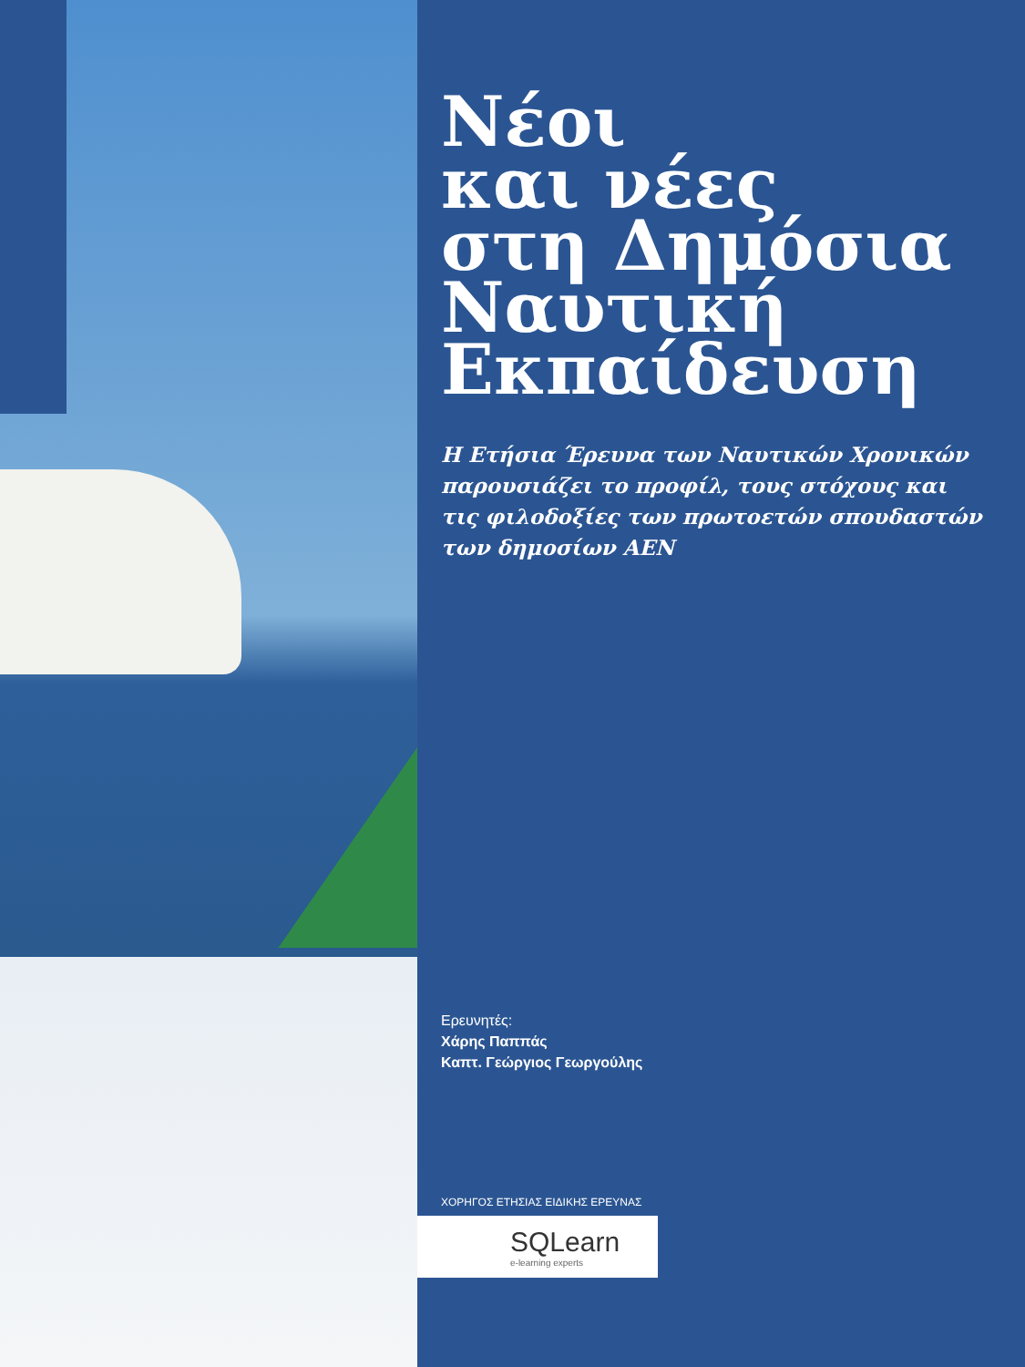Νέοι
και νέες
στη Δημόσια
Ναυτική
Εκπαίδευση
Η Ετήσια Έρευνα των Ναυτικών Χρονικών παρουσιάζει το προφίλ, τους στόχους και τις φιλοδοξίες των πρωτοετών σπουδαστών των δημοσίων ΑΕΝ
Ερευνητές:
Χάρης Παππάς
Καπτ. Γεώργιος Γεωργούλης
ΧΟΡΗΓΟΣ ΕΤΗΣΙΑΣ ΕΙΔΙΚΗΣ ΕΡΕΥΝΑΣ
SQLearn
e-learning experts